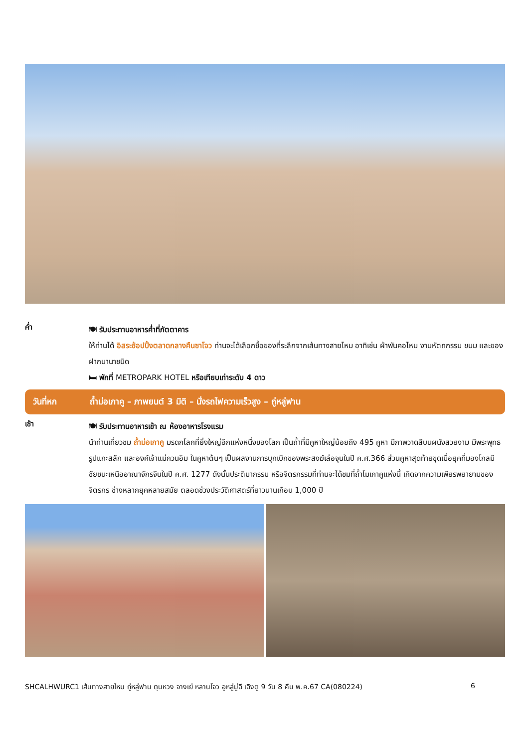ค่ำ
🍽 รับประทานอาหารค่ำที่ภัตตาคาร
ให้ท่านได้ อิสระช้อปปิ้งตลาดกลางคืนซาโจว ท่านจะได้เลือกซื้อของที่ระลึกจากเส้นทางสายไหม อาทิเช่น ผ้าพันคอไหม งานหัตถกรรม ขนม และของฝากนานาชนิด
🛏 พักที่ METROPARK HOTEL หรือเทียบเท่าระดับ 4 ดาว
วันที่หก ถ้ำม่อเกาคู – ภาพยนต์ 3 มิติ – นั่งรถไฟความเร็วสูง – ถู่หลู่ฟาน
เช้า
🍽 รับประทานอาหารเช้า ณ ห้องอาหารโรงแรม
นำท่านเที่ยวชม ถ้ำม่อเกาคู มรดกโลกที่ยิ่งใหญ่อีกแห่งหนึ่งของโลก เป็นถ้ำที่มีคูหาใหญ่น้อยถึง 495 คูหา มีภาพวาดสีบนผนังสวยงาม มีพระพุทธรูปแกะสลัก และองค์เจ้าแม่กวนอิม ในคูหาต้นๆ เป็นผลงานการบุกเบิกของพระสงฆ์เล่อจุนในปี ค.ศ.366 ส่วนคูหาสุดท้ายขุดเมื่อยุคที่มองโกลมีชัยชนะเหนืออาณาจักรจีนในปี ค.ศ. 1277 ดังนั้นประติมากรรม หรือจิตรกรรมที่ท่านจะได้ชมที่ถ้ำโมเกาคูแห่งนี้ เกิดจากความเพียรพยายามของจิตรกร ช่างหลากยุคหลายสมัย ตลอดช่วงประวัติศาสตร์ที่ยาวนานเกือบ 1,000 ปี
SHCALHWURC1 เส้นทางสายไหม ถู่หลู่ฟาน ตุนหวง จางเย่ หลานโจว อูหลู่มู่ฉี เฉิงตู 9 วัน 8 คืน พ.ค.67 CA(080224) 6